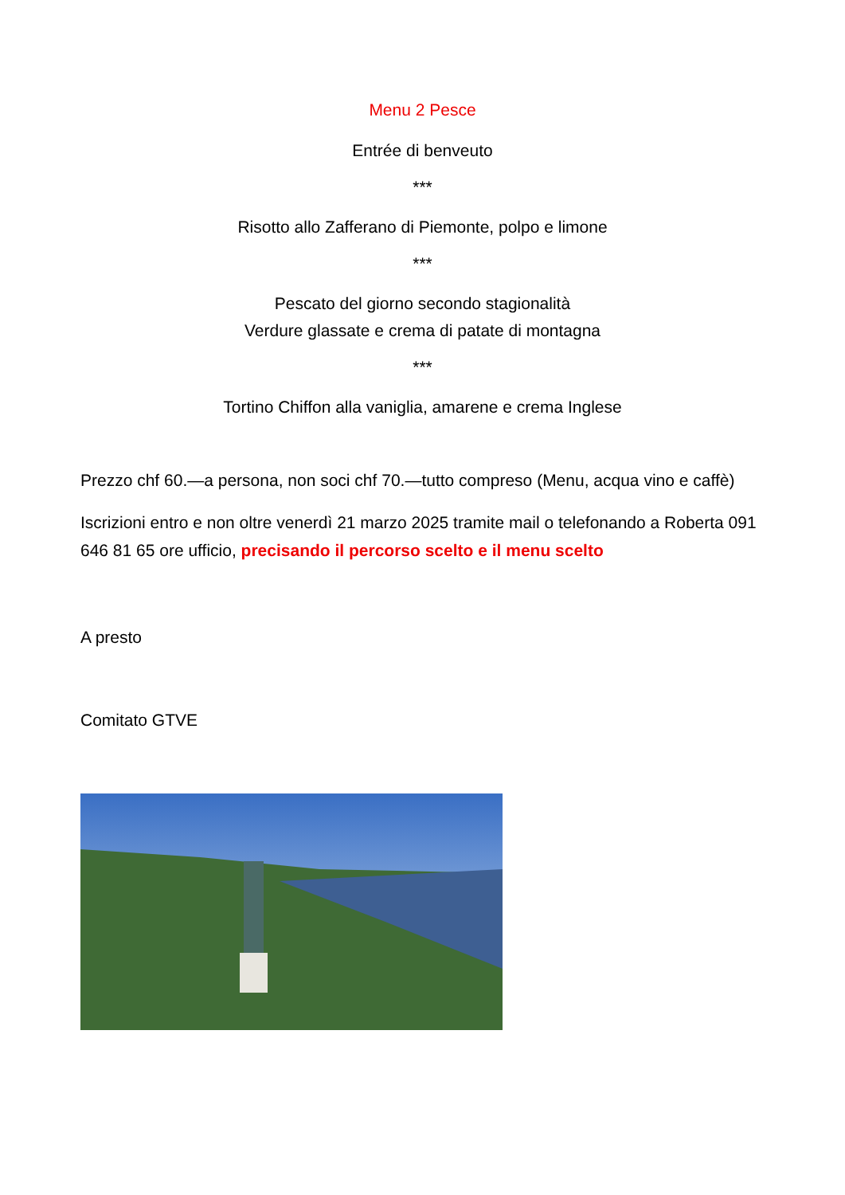Menu 2 Pesce
Entrée di benveuto
***
Risotto allo Zafferano di Piemonte, polpo e limone
***
Pescato del giorno secondo stagionalità
Verdure glassate e crema di patate di montagna
***
Tortino Chiffon alla vaniglia, amarene e crema Inglese
Prezzo chf 60.—a persona, non soci chf 70.—tutto compreso (Menu, acqua vino e caffè)
Iscrizioni entro e non oltre venerdì 21 marzo 2025 tramite mail o telefonando a Roberta 091 646 81 65 ore ufficio, precisando il percorso scelto e il menu scelto
A presto
Comitato GTVE